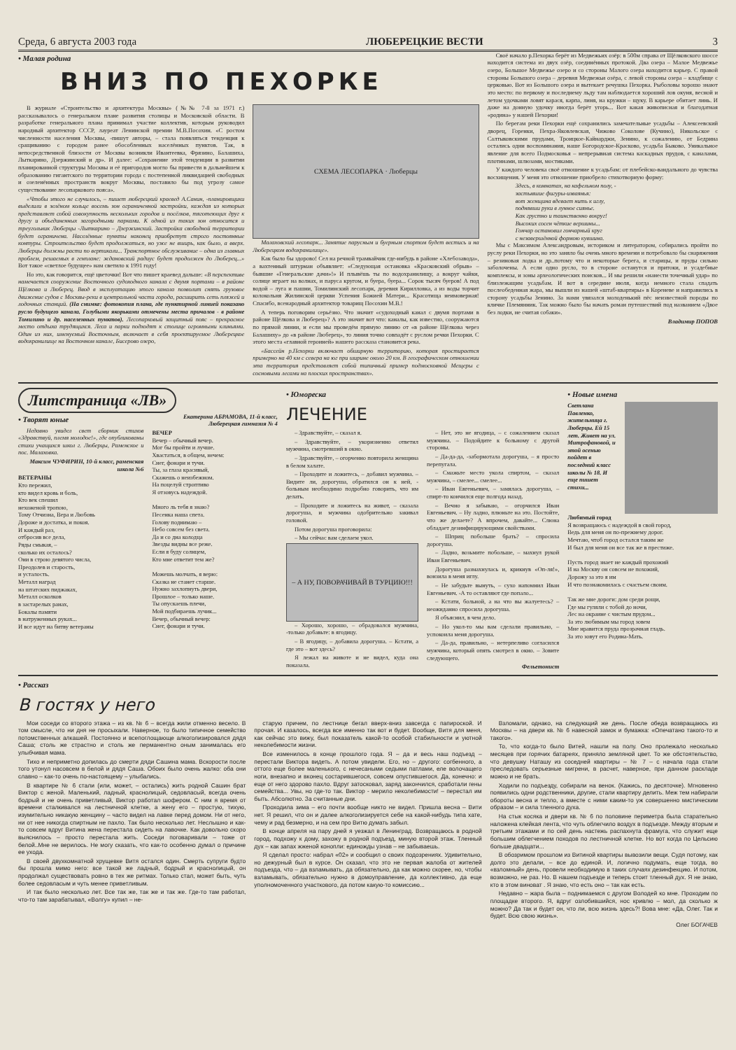Среда, 6 августа 2003 года ЛЮБЕРЕЦКИЕ ВЕСТИ 3
• Малая родина
ВНИЗ ПО ПЕХОРКЕ
В журнале «Строительство и архитектура Москвы» (№№ 7-8 за 1971 г.) рассказывалось о генеральном плане развития столицы и Московской области. В разработке генерального плана принимал участие коллектив, которым руководил народный архитектор СССР, лауреат Ленинской премии М.В.Посохин. «С ростом численности населения Москвы, -пишут авторы, – стала появляться тенденция к сращиванию с городом ранее обособленных населённых пунктов. Так, в непосредственной близости от Москвы возникли Ивантеевка, Фрязино, Балашиха, Лыткарино, Дзержинский и др». И далее: «Сохранение этой тенденции в развитии планированной структуры Москвы и её пригородов могло бы привести в дальнейшем к образованию гигантского по территории города с постепенной ликвидацией свободных и озеленённых пространств вокруг Москвы, поставило бы под угрозу самое существование лесопаркового пояса».
«Чтобы этого не случилось, – пишет люберецкий краевед А.Санин, -планировщики выделили в зелёном кольце восемь зон ограниченной застройки, каждая из которых представляет собой совокупность нескольких городов и посёлков, тяготеющих друг к другу и объединенных загородными парками. К одной из таких зон относится и треугольник Люберцы -Лыткарино – Дзержинский. Застройка свободной территории будет ограничена. Населённые пункты наконец приобретут строго постоянные контуры. Строительство будет продолжаться, но уже не вширь, как было, а вверх. Люберцы должны расти по вертикали... Транспортное обслуживание – одна из главных проблем, решаемых в генплане: ждановский радиус будет продолжен до Люберец...» Вот такое «светлое будущее» нам светило к 1991 году!
Но это, как говорится, ещё цветочки! Вот что пишет краевед дальше: «В перспективе намечается сооружение Восточного судоходного канала с двумя портами – в районе Щёлкова и Люберец. Ввод в эксплуатацию этого канала позволит снять грузовое движение судов с Москвы-реки в центральной части города, расширить сеть пляжей и лодочных станций. (На снимке: фотокопия плана, где пунктирной линией показано русло будущего канала. Голубыми якорьками отмечены места причалов - в районе Томилино и др. населенных пунктов). Лесопарковый защитный пояс – прекрасное место отдыха трудящихся. Леса и парки подходят к столице огромными клиньями. Один из них, именуемый Восточным, включает в себя проектируемое Люберецкое водохранилище на Восточном канале, Бисерово озеро,
СХЕМА ЛЕСОПАРКА · Люберцы
Малаховский лесопарк... Занятие парусным и буерным спортом будет вестись и на Люберецком водохранилище».
Как было бы здорово! Сел на речной трамвайчик где-нибудь в районе «Хлебозавода», а вахтенный штурман объявляет: «Следующая остановка «Красковский обрыв» – бывшие «Генеральские дачи»!» И плывёшь ты по водохранилищу, а вокруг чайки, солнце играет на волнах, и паруса кругом, и буера, буера... Сорок тысяч буеров! А под водой – луга и пашни, Томилинский лесопарк, деревня Кирилловка, а из воды торчит колокольня Жилинской церкви Успения Божией Матери... Красотища неимоверная! Спасибо, всенародный архитектор товарищ Посохин М.В.!
А теперь поговорим серьёзно. Что значит «судоходный канал с двумя портами в районе Щёлкова и Люберец»? А это значит вот что: каналы, как известно, сооружаются по прямой линии, и если мы проведём прямую линию от «в районе Щёлкова через Балашиху» до «в районе Люберец», то линия точно совпадёт с руслом речки Пехорки. С этого места «главной героиней» нашего рассказа становится река.
«Бассейн р.Пехорки включает обширную территорию, которая простирается примерно на 40 км с севера на юг при ширине около 20 км. В географическом отношении эта территория представляет собой типичный пример подмосковной Мещеры с сосновыми лесами на плоских пространствах».
Своё начало р.Пехорка берёт из Медвежьих озёр: в 500м справа от Щёлковского шоссе находится система из двух озёр, соединённых протокой. Два озера – Малое Медвежье озеро, Большое Медвежье озеро и со стороны Малого озера находится карьер. С правой стороны Большого озера – деревня Медвежьи озёра, с левой стороны озера – кладбище с церковью. Вот из Большого озера и вытекает речушка Пехорка. Рыболовы хорошо знают это место: по первому и последнему льду там наблюдается хороший лов окуня, весной и летом удочками ловят карася, карпа, линя, на кружки – щуку. В карьере обитает линь. И даже на донную удочку иногда берёт угорь... Вот какая живописная и благодатная «родина» у нашей Пехорки!
По берегам реки Пехорки ещё сохранились замечательные усадьбы – Алексеевский дворец, Горенки, Пехра-Яковлевская, Чижово Соколове (Кучино), Никольское с Салтыковскими прудами, Троицкое-Кайнарджи, Зенино, к сожалению, от Бедрина остались одни воспоминания, наше Богородское-Красково, усадьба Быково. Уникальное явление для всего Подмосковья – непрерывная система каскадных прудов, с каналами, плотинами, шлюзами, мостиками.
У каждого человека своё отношение к усадьбам: от плебейско-вандального до чувства восхищения. У меня это отношение приобрело стихотворную форму:
Здесь, в комнатах, на кафельном полу, - застывшие фигуры-изваянья: вот женщина вдевает нить к иглу, поднявши руки в лунное сиянье. Как грустно и таинственно вокруг! Высоких сосен чёткие вершины... Гончар остановил гончарный круг с незавершённой формою кувшина.
Мы с Максимом Александровым, историком и литератором, собирались пройти по руслу реки Пехорки, но это заняло бы очень много времени и потребовало бы снаряжения – резиновая лодка и др..потому что и некоторые берега, и старицы, и пруды сильно заболочены. А если одно русло, то в стороне останутся и притоки, и усадебные комплексы, и зоны археологических поисков... И мы решили «нанести точечный удар» по близлежащим усадьбам. И вот в середине июля, когда немного стала спадать послеобеденная жара, мы вышли из нашей «штаб-квартиры» в Кореневе и направились в сторону усадьбы Зенино. За нами увязался молоденький пёс неизвестной породы по кличке Племянник. Так можно было бы начать роман путешествий под названием «Двое без лодки, не считая собаки».
Владимир ПОПОВ
Литстраница «ЛВ»
• Творят юные
Недавно увидел свет сборник стихов «Здравствуй, племя молодое!», где опубликованы стихи учащихся школ г. Люберцы, Раменское и пос. Малаховка.
Максим ЧУФИРИН, 10-й класс, раменская школа №6
ВЕТЕРАНЫ
Кто пережил, кто видел кровь и боль, Кто век спешил нехоженой тропою, Тому Отчизна, Вера и Любовь Дороже и достатка, и покоя. И каждый раз, отбросив все дела, Ряды смыкая, – сколько их осталось? Они в строю девятого числа, Преодолев и старость, и усталость. Металл наград на штатских пиджаках, Металл осколков в застарелых ранах, Бокалы памяти в натруженных руках... И все идут на битву ветераны
Екатерина АБРАМОВА, 11-й класс, Люберецкая гимназия № 4
ВЕЧЕР
Вечер – обычный вечер. Мог бы пройти и лучше. Хвастаться, в общем, нечем: Снег, фонари и тучи. Ты, за глаза красивый, Скажешь о неизбежном. На поцелуй строптиво Я отзовусь надеждой. Много ль тебя я знаю? Песенка наша спета. Голову поднимаю – Небо совсем без света. Да и со дна колодца Звезды видны все реже. Если я буду солнцем, Кто мне ответит тем же? Можешь молчать, я верю: Сказка не станет старше. Нужно захлопнуть двери, Прошлое – только наше. Ты опускаешь плечи, Мой подбираешь лучик... Вечер, обычный вечер: Снег, фонари и тучи.
• Юмореска
ЛЕЧЕНИЕ
– Здравствуйте, – сказал я.
– Здравствуйте, – укоризненно ответил мужчина, смотревший в окно.
– Здравствуйте, – огорченно повторила женщина в белом халате.
– Проходите и ложитесь, – добавил мужчина. – Видите ли, дорогуша, обратился он к ней, - больным необходимо подробно говорить, что им делать.
– Проходите и ложитесь на живот, – сказала дорогуша, и мужчина одобрительно закивал головой.
Потом дорогуша проговорила:
– Мы сейчас вам сделаем укол.
– А НУ, ПОВОРАЧИВАЙ В ТУРЦИЮ!!!
– Хорошо, хорошо, – обрадовался мужчина, -только добавьте: в ягодицу.
– В ягодицу, – добавила дорогуша. – Кстати, а где это – вот здесь?
Я лежал на животе и не видел, куда она показала.
– Нет, это не ягодица, – с сожалением сказал мужчина. – Подойдите к больному с другой стороны.
– Да-да-да, -забормотала дорогуша, – я просто перепугала.
– Смажьте место укола спиртом, – сказал мужчина, – смелее... смелее...
– Иван Евгеньевич, – замялась дорогуша, – спирт-то кончился еще полгода назад.
– Вечно я забываю, – огорчился Иван Евгеньевич. – Ну ладно, плюньте на это. Постойте, что же делаете? А впрочем, давайте... Слюна обладает дезинфицирующими свойствами.
– Шприц побольше брать? – спросила дорогуша.
– Ладно, возьмите побольше, – махнул рукой Иван Евгеньевич.
Дорогуша размахнулась и, крикнув «Оп-ля!», вонзила в меня иглу.
– Не забудьте вынуть, – сухо напомнил Иван Евгеньевич. -А то оставляют где попало...
– Кстати, больной, а на что вы жалуетесь? – неожиданно спросила дорогуша.
Я объяснил, в чем дело.
– Но укол-то мы вам сделали правильно, – успокоила меня дорогуша.
– Да-да, правильно, – нетерпеливо согласился мужчина, который опять смотрел в окно. – Зовите следующего.
Фельетонист
• Новые имена
Светлана Павленко, жительница г. Люберцы. Ей 15 лет. Живет на ул. Митрофановой, и этой осенью пойдет в последний класс школы № 18. И еще пишет стихи...
Любимый город
Я возвращаюсь с надеждой в свой город, Ведь для меня он по-прежнему дорог. Мечтаю, чтоб город остался таким же И был для меня он все так же в престиже. Пусть город знает не каждый прохожий И на Москву он совсем не похожий, Дорожу за это я им И что познакомилась с счастьем своим. Так же мне дороги: дом среди рощи, Где мы гуляли с тобой до ночи, Лес на окраине с чистым прудом... За это любимым мы город зовем Мне нравится пруда прозрачная гладь. За это зовут его Родина-Мать.
• Рассказ
В гостях у него
Мои соседи со второго этажа – из кв. № 6 – всегда жили отменно весело. В том смысле, что ни дня не просыхали. Наверное, то было типичное семейство потомственных алкашей. Постоянно и всепоглощающе алкоголизировался дядя Саша; столь же страстно и столь же перманентно оным занималась его улыбчивая мама.
Тихо и неприметно допилась до смерти дяди Сашина мама. Вскорости после того утонул насовсем в белой и дядя Саша. Обоих было очень жалко: оба они славно – как-то очень по-настоящему – улыбались.
В квартире № 6 стали (или, может, – остались) жить родной Сашин брат Виктор с женой. Маленький, ладный, краснолицый, седовласый, всегда очень бодрый и не очень приветливый, Виктор работал шофером. С ним я время от времени сталкивался на лестничной клетке, а жену его – простую, тихую, изумительно никакую женщину – часто видел на лавке перед домом. Ни от него, ни от нее никогда спиртным не пахло. Так было несколько лет. Неслышно и как-то совсем вдруг Витина жена перестала сидеть на лавочке. Как довольно скоро выяснилось – просто перестала жить. Соседи поговаривали – тоже от белой..Мне не верилось. Не могу сказать, что как-то особенно думал о причине ее ухода.
В своей двухкомнатной хрущевке Витя остался один. Смерть супруги будто бы прошла мимо него: все такой же ладный, бодрый и краснолицый, он продолжал существовать ровно в тех же ритмах. Только стал, может быть, чуть более седовласым и чуть менее приветливым.
И так было несколько лет. Все так же, так же и так же. Где-то там работал, что-то там зарабатывал, «Волгу» купил – не-
старую причем, по лестнице бегал вверх-вниз завсегда с папироской. И прочая. И казалось, всегда все именно так вот и будет. Вообще, Витя для меня, как сейчас это вижу, был показатель какой-то особой стабильности и уютной неколебимости жизни.
Все изменилось в конце прошлого года. Я – да и весь наш подъезд – перестали Виктора видеть. А потом увидели. Его, но – другого: согбенного, а оттого еще более маленького, с нечесаными седыми патлами, еле волочащего ноги, внезапно и вконец состарившегося, совсем опустившегося. Да, конечно: и еще от него здорово пахло. Вдруг затосковал, заряд закончился, сработали гены семейства... Увы, но где-то так. Виктор - мерило неколебимости! – перестал им быть. Абсолютно. За считанные дни.
Проходила зима – его почти вообще никто не видел. Пришла весна – Вити нет. Я решил, что он и далее алкоголизируется себе на какой-нибудь типа хате, чему и рад безмерно, и на сем про Витю думать забыл.
В конце апреля на пару дней я уезжал в Ленинград. Возвращаюсь в родной город, подхожу к дому, захожу в родной подъезд, миную второй этаж. Тленный дух – как запах жженой конопли: единожды узнав – не забываешь.
Я сделал просто: набрал «02» и сообщил о своих подозрениях. Удивительно, но дежурный был в курсе. Он сказал, что это не первая жалоба от жителей подъезда, что – да взламывать, да обязательно, да как можно скорее, но, чтобы взламывать, обязательно нужно в домоуправление, да коллективно, да еще уполномоченного участкового, да потом какую-то комиссию...
Взломали, однако, на следующий же день. После обеда возвращаюсь из Москвы – на двери кв. № 6 навесной замок и бумажка: «Опечатано такого-то и такого».
То, что когда-то было Витей, нашли на полу. Оно пролежало несколько месяцев при горячих батареях, приняло земляной цвет. То же обстоятельство, что девушку Наташу из соседней квартиры – № 7 – с начала года стали преследовать серьезные мигрени, в расчет, наверное, при данном раскладе можно и не брать.
Ходили по подъезду, собирали на венок. (Кажись, по десяточке). Мгновенно появились одни родственники, другие, стали квартиру делить. Меж тем набирали обороты весна и тепло, а вместе с ними каким-то уж совершенно мистическим образом – и сила тленного духа.
На стык косяка и двери кв. № 6 по половине периметра была старательно наложена клейкая лента, что чуть облегчило воздух в подъезде. Между вторым и третьим этажами и по сей день настежь распахнута фрамуга, что служит еще большим облегчением походов по лестничной клетке. Но вот когда по Цельсию больше двадцати...
В обозримом прошлом из Витиной квартиры вывозили вещи. Судя потому, как долго это делали, – все до единой. И, логично подумать, еще тогда, во «взломный» день, провели необходимую в таких случаях дезинфекцию. И потом, возможно, не раз. Но. В нашем подъезде и теперь стоит тленный дух. Я не знаю, кто в этом виноват . Я знаю, что есть оно – так как есть.
Недавно – жара была – поднимаемся с другом Володей ко мне. Проходим по площадке второго. Я, вдруг озлобившийся, нос кривлю – мол, да сколько ж можно? Да так и будет он, что ли, всю жизнь здесь?! Вова мне: «Да, Олег. Так и будет. Всю свою жизнь».
Олег БОГАЧЕВ